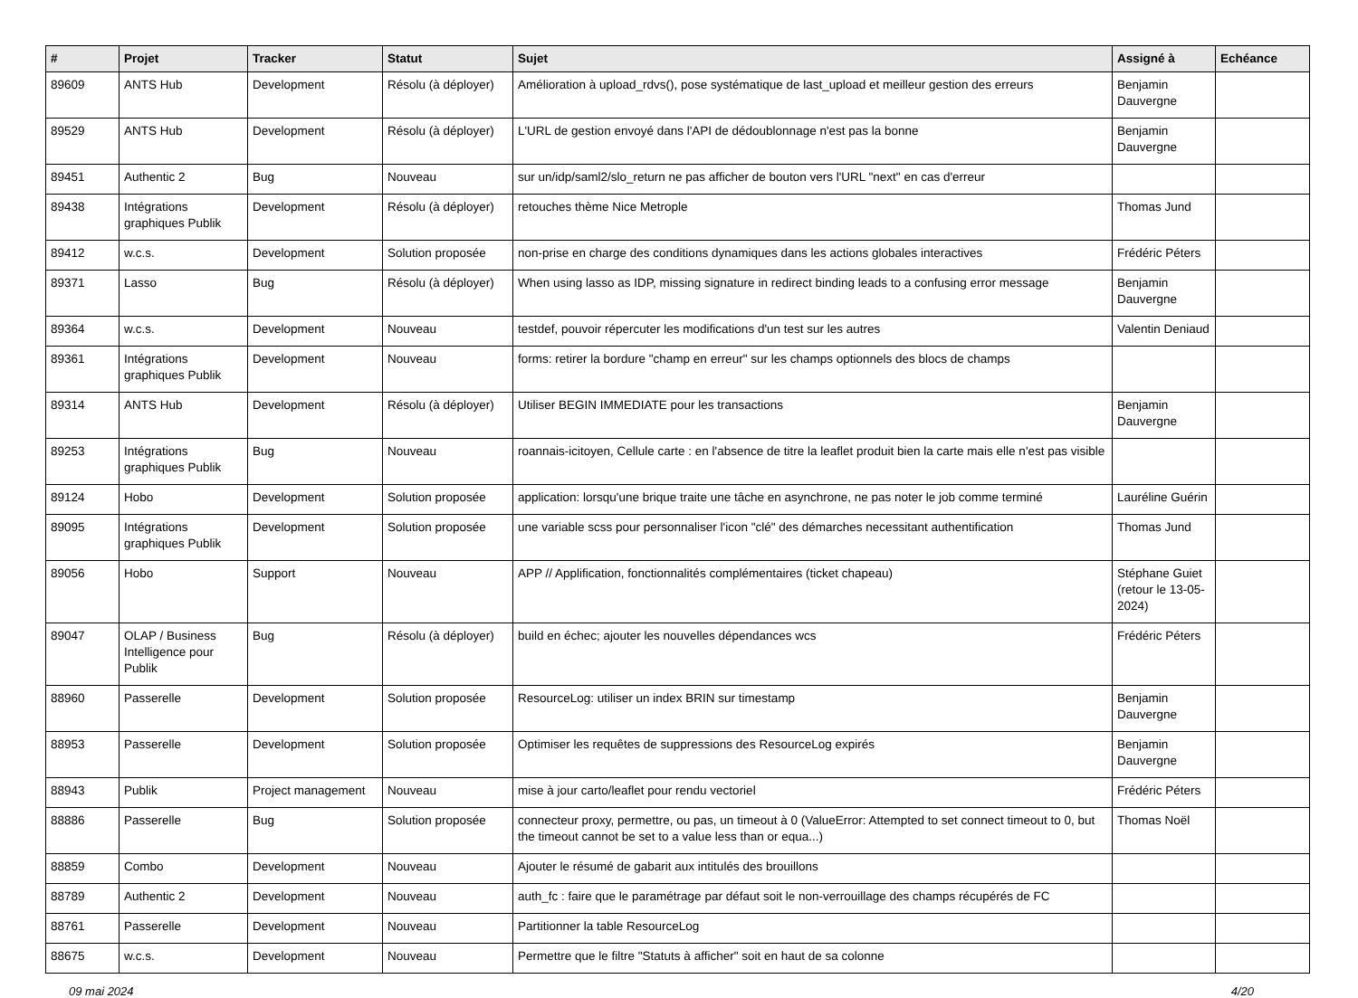| # | Projet | Tracker | Statut | Sujet | Assigné à | Echéance |
| --- | --- | --- | --- | --- | --- | --- |
| 89609 | ANTS Hub | Development | Résolu (à déployer) | Amélioration à upload_rdvs(), pose systématique de last_upload et meilleur gestion des erreurs | Benjamin Dauvergne | |
| 89529 | ANTS Hub | Development | Résolu (à déployer) | L'URL de gestion envoyé dans l'API de dédoublonnage n'est pas la bonne | Benjamin Dauvergne | |
| 89451 | Authentic 2 | Bug | Nouveau | sur un/idp/saml2/slo_return ne pas afficher de bouton vers l'URL "next" en cas d'erreur | | |
| 89438 | Intégrations graphiques Publik | Development | Résolu (à déployer) | retouches thème Nice Metrople | Thomas Jund | |
| 89412 | w.c.s. | Development | Solution proposée | non-prise en charge des conditions dynamiques dans les actions globales interactives | Frédéric Péters | |
| 89371 | Lasso | Bug | Résolu (à déployer) | When using lasso as IDP, missing signature in redirect binding leads to a confusing error message | Benjamin Dauvergne | |
| 89364 | w.c.s. | Development | Nouveau | testdef, pouvoir répercuter les modifications d'un test sur les autres | Valentin Deniaud | |
| 89361 | Intégrations graphiques Publik | Development | Nouveau | forms: retirer la bordure "champ en erreur" sur les champs optionnels des blocs de champs | | |
| 89314 | ANTS Hub | Development | Résolu (à déployer) | Utiliser BEGIN IMMEDIATE pour les transactions | Benjamin Dauvergne | |
| 89253 | Intégrations graphiques Publik | Bug | Nouveau | roannais-icitoyen, Cellule carte : en l'absence de titre la leaflet produit bien la carte mais elle n'est pas visible | | |
| 89124 | Hobo | Development | Solution proposée | application: lorsqu'une brique traite une tâche en asynchrone, ne pas noter le job comme terminé | Lauréline Guérin | |
| 89095 | Intégrations graphiques Publik | Development | Solution proposée | une variable scss pour personnaliser l'icon "clé" des démarches necessitant authentification | Thomas Jund | |
| 89056 | Hobo | Support | Nouveau | APP // Applification, fonctionnalités complémentaires (ticket chapeau) | Stéphane Guiet (retour le 13-05-2024) | |
| 89047 | OLAP / Business Intelligence pour Publik | Bug | Résolu (à déployer) | build en échec; ajouter les nouvelles dépendances wcs | Frédéric Péters | |
| 88960 | Passerelle | Development | Solution proposée | ResourceLog: utiliser un index BRIN sur timestamp | Benjamin Dauvergne | |
| 88953 | Passerelle | Development | Solution proposée | Optimiser les requêtes de suppressions des ResourceLog expirés | Benjamin Dauvergne | |
| 88943 | Publik | Project management | Nouveau | mise à jour carto/leaflet pour rendu vectoriel | Frédéric Péters | |
| 88886 | Passerelle | Bug | Solution proposée | connecteur proxy, permettre, ou pas, un timeout à 0 (ValueError: Attempted to set connect timeout to 0, but the timeout cannot be set to a value less than or equa...) | Thomas Noël | |
| 88859 | Combo | Development | Nouveau | Ajouter le résumé de gabarit aux intitulés des brouillons | | |
| 88789 | Authentic 2 | Development | Nouveau | auth_fc : faire que le paramétrage par défaut soit le non-verrouillage des champs récupérés de FC | | |
| 88761 | Passerelle | Development | Nouveau | Partitionner la table ResourceLog | | |
| 88675 | w.c.s. | Development | Nouveau | Permettre que le filtre "Statuts à afficher" soit en haut de sa colonne | | |
09 mai 2024 4/20